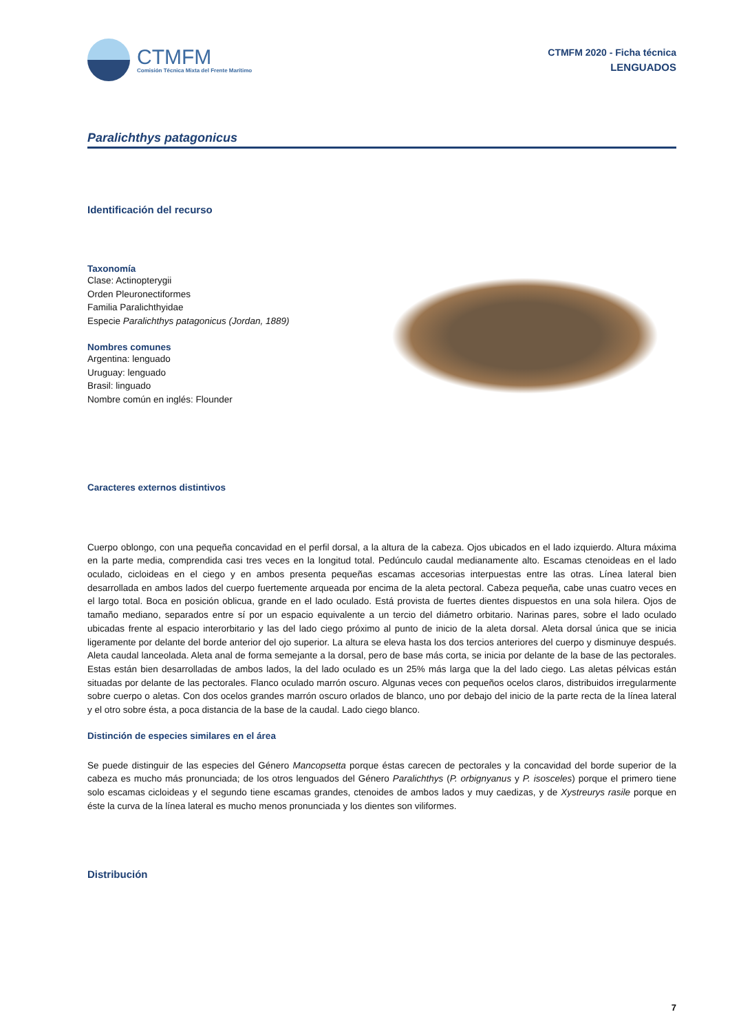CTMFM
Comisión Técnica Mixta del Frente Marítimo
CTMFM 2020 - Ficha técnica
LENGUADOS
Paralichthys patagonicus
Identificación del recurso
Taxonomía
Clase: Actinopterygii
Orden Pleuronectiformes
Familia Paralichthyidae
Especie Paralichthys patagonicus (Jordan, 1889)
Nombres comunes
Argentina: lenguado
Uruguay: lenguado
Brasil: linguado
Nombre común en inglés: Flounder
Caracteres externos distintivos
Cuerpo oblongo, con una pequeña concavidad en el perfil dorsal, a la altura de la cabeza. Ojos ubicados en el lado izquierdo. Altura máxima en la parte media, comprendida casi tres veces en la longitud total. Pedúnculo caudal medianamente alto. Escamas ctenoideas en el lado oculado, cicloideas en el ciego y en ambos presenta pequeñas escamas accesorias interpuestas entre las otras. Línea lateral bien desarrollada en ambos lados del cuerpo fuertemente arqueada por encima de la aleta pectoral. Cabeza pequeña, cabe unas cuatro veces en el largo total. Boca en posición oblicua, grande en el lado oculado. Está provista de fuertes dientes dispuestos en una sola hilera. Ojos de tamaño mediano, separados entre sí por un espacio equivalente a un tercio del diámetro orbitario. Narinas pares, sobre el lado oculado ubicadas frente al espacio interorbitario y las del lado ciego próximo al punto de inicio de la aleta dorsal. Aleta dorsal única que se inicia ligeramente por delante del borde anterior del ojo superior. La altura se eleva hasta los dos tercios anteriores del cuerpo y disminuye después. Aleta caudal lanceolada. Aleta anal de forma semejante a la dorsal, pero de base más corta, se inicia por delante de la base de las pectorales. Estas están bien desarrolladas de ambos lados, la del lado oculado es un 25% más larga que la del lado ciego. Las aletas pélvicas están situadas por delante de las pectorales. Flanco oculado marrón oscuro. Algunas veces con pequeños ocelos claros, distribuidos irregularmente sobre cuerpo o aletas. Con dos ocelos grandes marrón oscuro orlados de blanco, uno por debajo del inicio de la parte recta de la línea lateral y el otro sobre ésta, a poca distancia de la base de la caudal. Lado ciego blanco.
Distinción de especies similares en el área
Se puede distinguir de las especies del Género Mancopsetta porque éstas carecen de pectorales y la concavidad del borde superior de la cabeza es mucho más pronunciada; de los otros lenguados del Género Paralichthys (P. orbignyanus y P. isosceles) porque el primero tiene solo escamas cicloideas y el segundo tiene escamas grandes, ctenoides de ambos lados y muy caedizas, y de Xystreurys rasile porque en éste la curva de la línea lateral es mucho menos pronunciada y los dientes son viliformes.
Distribución
7